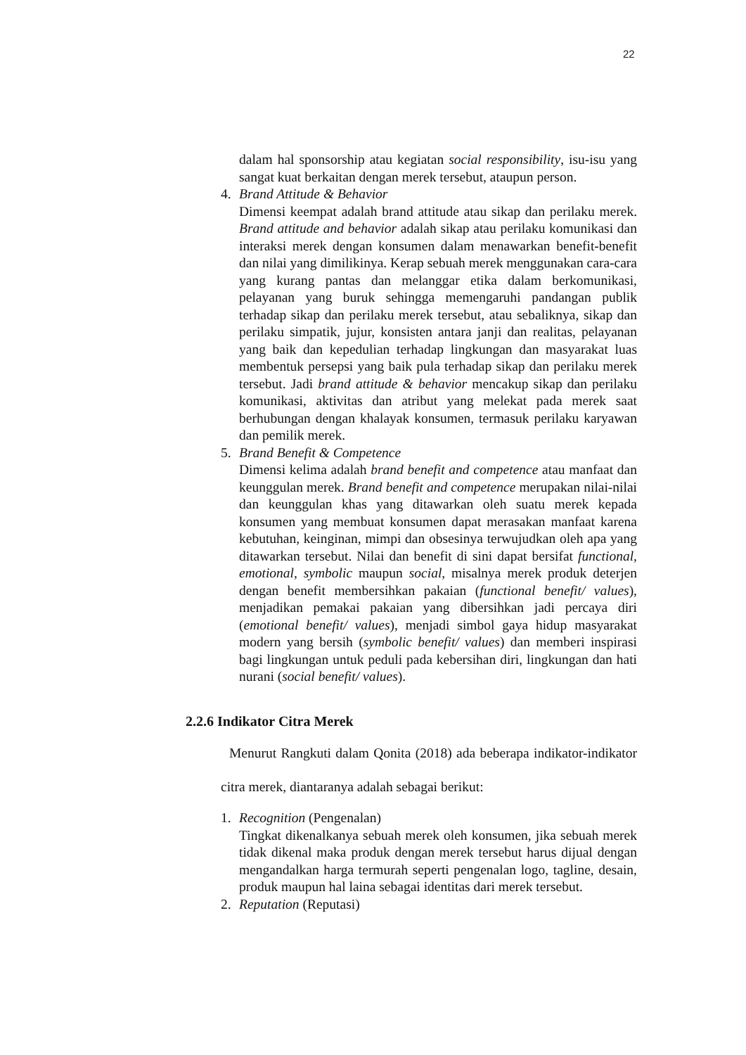22
dalam hal sponsorship atau kegiatan social responsibility, isu-isu yang sangat kuat berkaitan dengan merek tersebut, ataupun person.
4. Brand Attitude & Behavior
Dimensi keempat adalah brand attitude atau sikap dan perilaku merek. Brand attitude and behavior adalah sikap atau perilaku komunikasi dan interaksi merek dengan konsumen dalam menawarkan benefit-benefit dan nilai yang dimilikinya. Kerap sebuah merek menggunakan cara-cara yang kurang pantas dan melanggar etika dalam berkomunikasi, pelayanan yang buruk sehingga memengaruhi pandangan publik terhadap sikap dan perilaku merek tersebut, atau sebaliknya, sikap dan perilaku simpatik, jujur, konsisten antara janji dan realitas, pelayanan yang baik dan kepedulian terhadap lingkungan dan masyarakat luas membentuk persepsi yang baik pula terhadap sikap dan perilaku merek tersebut. Jadi brand attitude & behavior mencakup sikap dan perilaku komunikasi, aktivitas dan atribut yang melekat pada merek saat berhubungan dengan khalayak konsumen, termasuk perilaku karyawan dan pemilik merek.
5. Brand Benefit & Competence
Dimensi kelima adalah brand benefit and competence atau manfaat dan keunggulan merek. Brand benefit and competence merupakan nilai-nilai dan keunggulan khas yang ditawarkan oleh suatu merek kepada konsumen yang membuat konsumen dapat merasakan manfaat karena kebutuhan, keinginan, mimpi dan obsesinya terwujudkan oleh apa yang ditawarkan tersebut. Nilai dan benefit di sini dapat bersifat functional, emotional, symbolic maupun social, misalnya merek produk deterjen dengan benefit membersihkan pakaian (functional benefit/ values), menjadikan pemakai pakaian yang dibersihkan jadi percaya diri (emotional benefit/ values), menjadi simbol gaya hidup masyarakat modern yang bersih (symbolic benefit/ values) dan memberi inspirasi bagi lingkungan untuk peduli pada kebersihan diri, lingkungan dan hati nurani (social benefit/ values).
2.2.6 Indikator Citra Merek
Menurut Rangkuti dalam Qonita (2018) ada beberapa indikator-indikator citra merek, diantaranya adalah sebagai berikut:
1. Recognition (Pengenalan)
Tingkat dikenalkanya sebuah merek oleh konsumen, jika sebuah merek tidak dikenal maka produk dengan merek tersebut harus dijual dengan mengandalkan harga termurah seperti pengenalan logo, tagline, desain, produk maupun hal laina sebagai identitas dari merek tersebut.
2. Reputation (Reputasi)